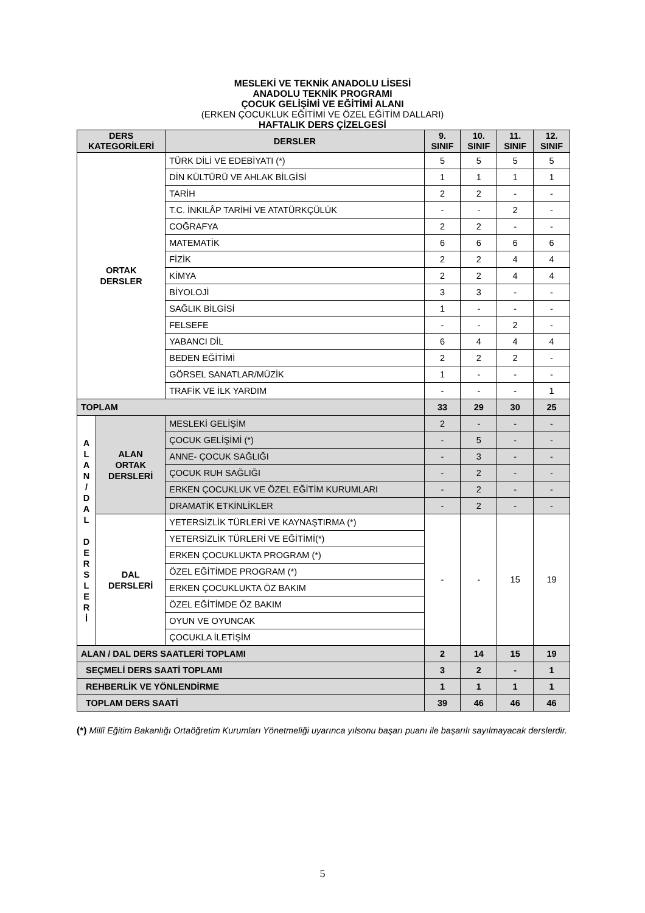MESLEKİ VE TEKNİK ANADOLU LİSESİ
ANADOLU TEKNİK PROGRAMI
ÇOCUK GELİŞİMİ VE EĞİTİMİ ALANI
(ERKEN ÇOCUKLUK EĞİTİMİ VE ÖZEL EĞİTİM DALLARI)
HAFTALIK DERS ÇİZELGESİ
| DERS KATEGORİLERİ | | DERSLER | 9. SINIF | 10. SINIF | 11. SINIF | 12. SINIF |
| --- | --- | --- | --- | --- | --- | --- |
| ORTAK DERSLER | | TÜRK DİLİ VE EDEBİYATI (*) | 5 | 5 | 5 | 5 |
| | | DİN KÜLTÜRÜ VE AHLAK BİLGİSİ | 1 | 1 | 1 | 1 |
| | | TARİH | 2 | 2 | - | - |
| | | T.C. İNKILÂP TARİHİ VE ATATÜRKÇÜLÜK | - | - | 2 | - |
| | | COĞRAFYA | 2 | 2 | - | - |
| | | MATEMATİK | 6 | 6 | 6 | 6 |
| | | FİZİK | 2 | 2 | 4 | 4 |
| | | KİMYA | 2 | 2 | 4 | 4 |
| | | BİYOLOJİ | 3 | 3 | - | - |
| | | SAĞLIK BİLGİSİ | 1 | - | - | - |
| | | FELSEFE | - | - | 2 | - |
| | | YABANCI DİL | 6 | 4 | 4 | 4 |
| | | BEDEN EĞİTİMİ | 2 | 2 | 2 | - |
| | | GÖRSEL SANATLAR/MÜZİK | 1 | - | - | - |
| | | TRAFİK VE İLK YARDIM | - | - | - | 1 |
| TOPLAM | | | 33 | 29 | 30 | 25 |
| A L A N / D A L D E R S L E R İ | ALAN ORTAK DERSLERİ | MESLEKİ GELİŞİM | 2 | - | - | - |
| | | ÇOCUK GELİŞİMİ (*) | - | 5 | - | - |
| | | ANNE- ÇOCUK SAĞLIĞI | - | 3 | - | - |
| | | ÇOCUK RUH SAĞLIĞI | - | 2 | - | - |
| | | ERKEN ÇOCUKLUK VE ÖZEL EĞİTİM KURUMLARI | - | 2 | - | - |
| | | DRAMATİK ETKİNLİKLER | - | 2 | - | - |
| | DAL DERSLERİ | YETERSİZLİK TÜRLERİ VE KAYNAŞTIRMA (*) | - | - | 15 | 19 |
| | | YETERSİZLİK TÜRLERİ VE EĞİTİMİ(*) | | | | |
| | | ERKEN ÇOCUKLUKTA PROGRAM (*) | | | | |
| | | ÖZEL EĞİTİMDE PROGRAM (*) | | | | |
| | | ERKEN ÇOCUKLUKTA ÖZ BAKIM | | | | |
| | | ÖZEL EĞİTİMDE ÖZ BAKIM | | | | |
| | | OYUN VE OYUNCAK | | | | |
| | | ÇOCUKLA İLETİŞİM | | | | |
| ALAN / DAL DERS SAATLERİ TOPLAMI | | | 2 | 14 | 15 | 19 |
| SEÇMELİ DERS SAATİ TOPLAMI | | | 3 | 2 | - | 1 |
| REHBERLİK VE YÖNLENDİRME | | | 1 | 1 | 1 | 1 |
| TOPLAM DERS SAATİ | | | 39 | 46 | 46 | 46 |
(*) Millî Eğitim Bakanlığı Ortaöğretim Kurumları Yönetmeliği uyarınca yılsonu başarı puanı ile başarılı sayılmayacak derslerdir.
5